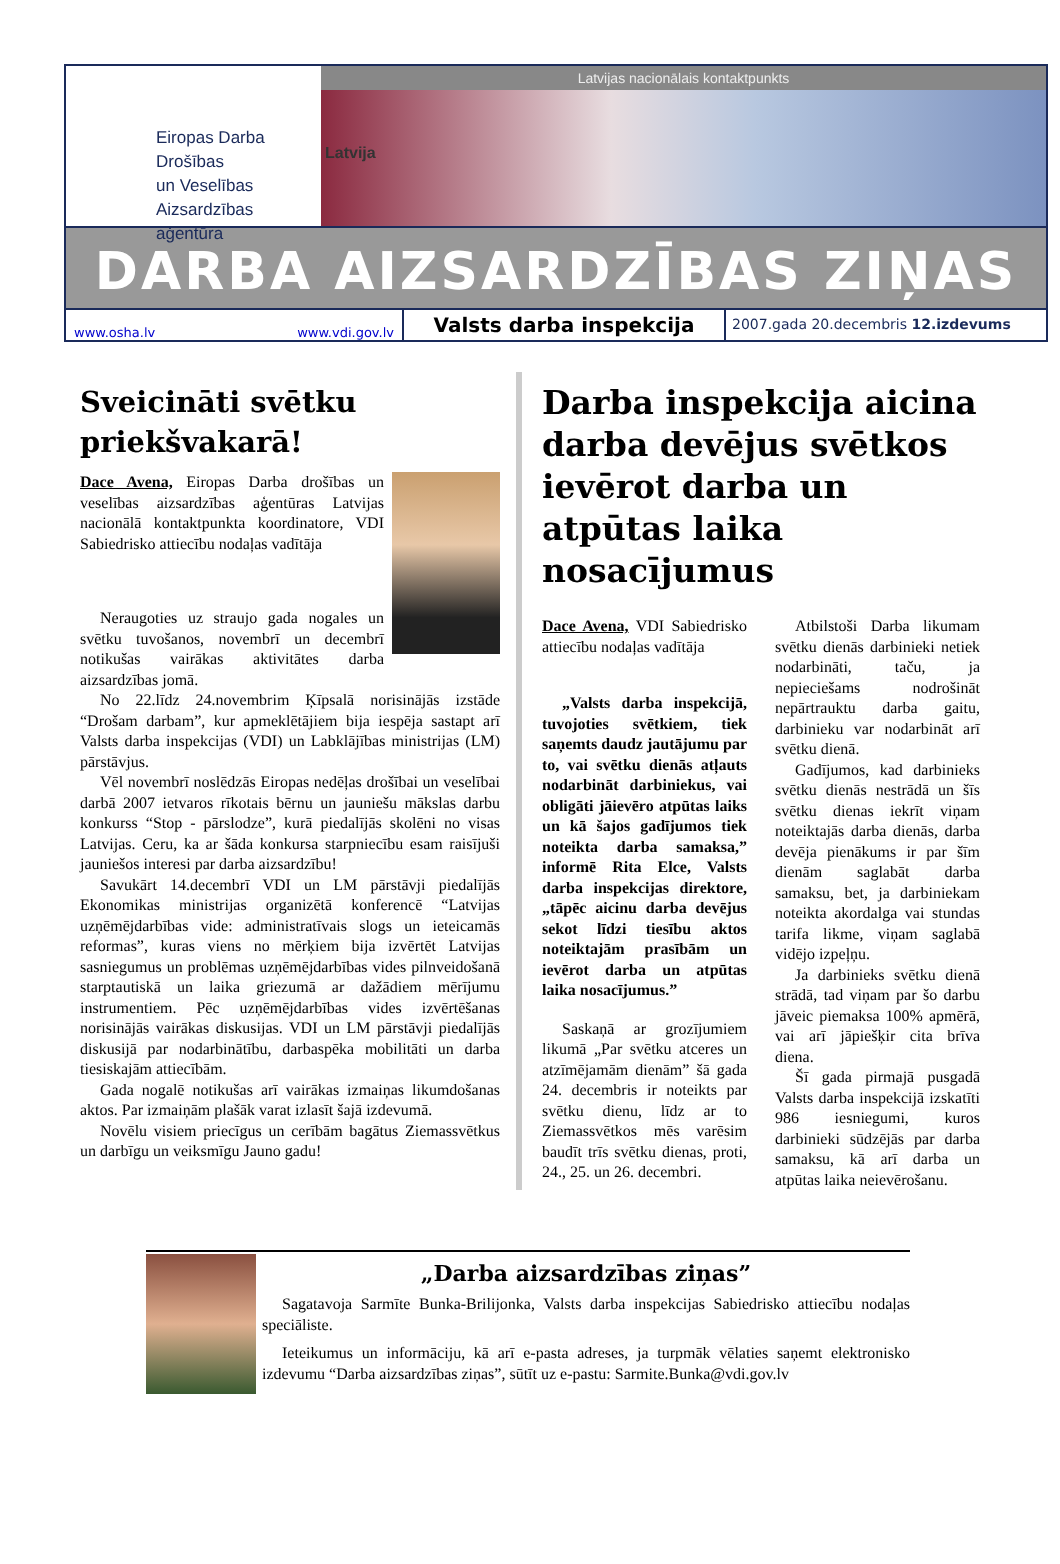Eiropas Darba Drošības
un Veselības
Aizsardzības aģentūra
Latvijas nacionālais kontaktpunkts
Latvija
DARBA AIZSARDZĪBAS ZIŅAS
www.osha.lv www.vdi.gov.lv
Valsts darba inspekcija
2007.gada 20.decembris 12.izdevums
Sveicināti svētku priekšvakarā!
Dace Avena, Eiropas Darba drošības un veselības aizsardzības aģentūras Latvijas nacionālā kontaktpunkta koordinatore, VDI Sabiedrisko attiecību nodaļas vadītāja
Neraugoties uz straujo gada nogales un svētku tuvošanos, novembrī un decembrī notikušas vairākas aktivitātes darba aizsardzības jomā.
No 22.līdz 24.novembrim Ķīpsalā norisinājās izstāde “Drošam darbam”, kur apmeklētājiem bija iespēja sastapt arī Valsts darba inspekcijas (VDI) un Labklājības ministrijas (LM) pārstāvjus.
Vēl novembrī noslēdzās Eiropas nedēļas drošībai un veselībai darbā 2007 ietvaros rīkotais bērnu un jauniešu mākslas darbu konkurss “Stop - pārslodze”, kurā piedalījās skolēni no visas Latvijas. Ceru, ka ar šāda konkursa starpniecību esam raisījuši jauniešos interesi par darba aizsardzību!
Savukārt 14.decembrī VDI un LM pārstāvji piedalījās Ekonomikas ministrijas organizētā konferencē “Latvijas uzņēmējdarbības vide: administratīvais slogs un ieteicamās reformas”, kuras viens no mērķiem bija izvērtēt Latvijas sasniegumus un problēmas uzņēmējdarbības vides pilnveidošanā starptautiskā un laika griezumā ar dažādiem mērījumu instrumentiem. Pēc uzņēmējdarbības vides izvērtēšanas norisinājās vairākas diskusijas. VDI un LM pārstāvji piedalījās diskusijā par nodarbinātību, darbaspēka mobilitāti un darba tiesiskajām attiecībām.
Gada nogalē notikušas arī vairākas izmaiņas likumdošanas aktos. Par izmaiņām plašāk varat izlasīt šajā izdevumā.
Novēlu visiem priecīgus un cerībām bagātus Ziemassvētkus un darbīgu un veiksmīgu Jauno gadu!
Darba inspekcija aicina darba devējus svētkos ievērot darba un atpūtas laika nosacījumus
Dace Avena, VDI Sabiedrisko attiecību nodaļas vadītāja
„Valsts darba inspekcijā, tuvojoties svētkiem, tiek saņemts daudz jautājumu par to, vai svētku dienās atļauts nodarbināt darbiniekus, vai obligāti jāievēro atpūtas laiks un kā šajos gadījumos tiek noteikta darba samaksa,” informē Rita Elce, Valsts darba inspekcijas direktore, „tāpēc aicinu darba devējus sekot līdzi tiesību aktos noteiktajām prasībām un ievērot darba un atpūtas laika nosacījumus.”
Saskaņā ar grozījumiem likumā „Par svētku atceres un atzīmējamām dienām” šā gada 24. decembris ir noteikts par svētku dienu, līdz ar to Ziemassvētkos mēs varēsim baudīt trīs svētku dienas, proti, 24., 25. un 26. decembri.
Atbilstoši Darba likumam svētku dienās darbinieki netiek nodarbināti, taču, ja nepieciešams nodrošināt nepārtrauktu darba gaitu, darbinieku var nodarbināt arī svētku dienā.
Gadījumos, kad darbinieks svētku dienās nestrādā un šīs svētku dienas iekrīt viņam noteiktajās darba dienās, darba devēja pienākums ir par šīm dienām saglabāt darba samaksu, bet, ja darbiniekam noteikta akordalga vai stundas tarifa likme, viņam saglabā vidējo izpeļņu.
Ja darbinieks svētku dienā strādā, tad viņam par šo darbu jāveic piemaksa 100% apmērā, vai arī jāpiešķir cita brīva diena.
Šī gada pirmajā pusgadā Valsts darba inspekcijā izskatīti 986 iesniegumi, kuros darbinieki sūdzējās par darba samaksu, kā arī darba un atpūtas laika neievērošanu.
„Darba aizsardzības ziņas”
Sagatavoja Sarmīte Bunka-Brilijonka, Valsts darba inspekcijas Sabiedrisko attiecību nodaļas speciāliste.
Ieteikumus un informāciju, kā arī e-pasta adreses, ja turpmāk vēlaties saņemt elektronisko izdevumu “Darba aizsardzības ziņas”, sūtīt uz e-pastu: Sarmite.Bunka@vdi.gov.lv